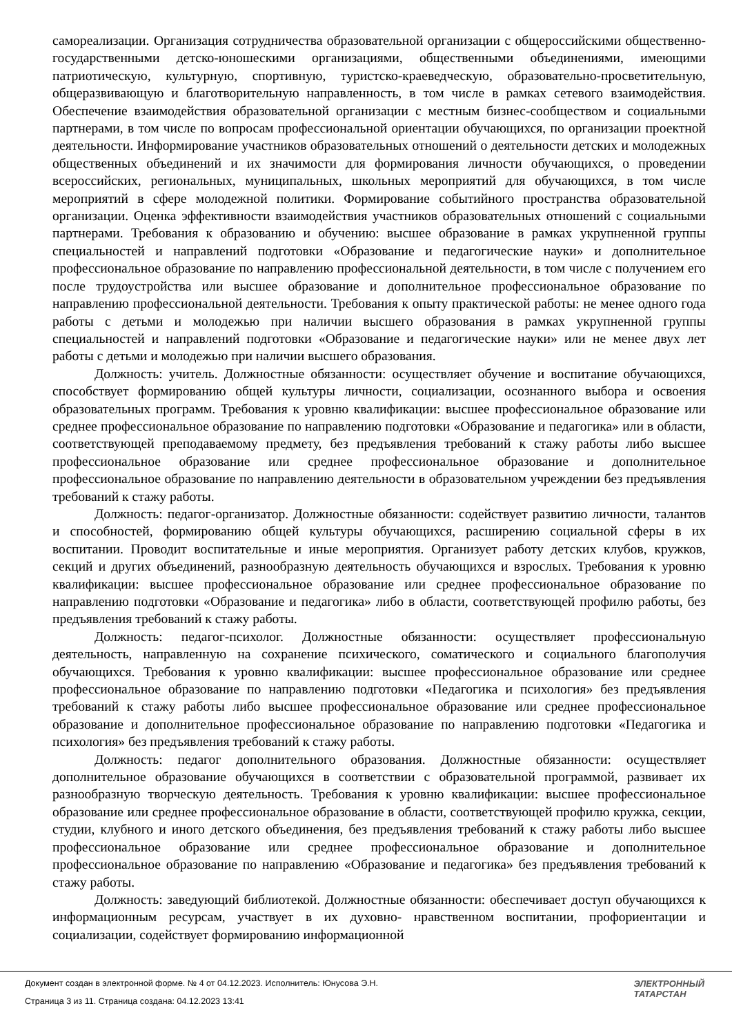самореализации. Организация сотрудничества образовательной организации с общероссийскими общественно-государственными детско-юношескими организациями, общественными объединениями, имеющими патриотическую, культурную, спортивную, туристско-краеведческую, образовательно-просветительную, общеразвивающую и благотворительную направленность, в том числе в рамках сетевого взаимодействия. Обеспечение взаимодействия образовательной организации с местным бизнес-сообществом и социальными партнерами, в том числе по вопросам профессиональной ориентации обучающихся, по организации проектной деятельности. Информирование участников образовательных отношений о деятельности детских и молодежных общественных объединений и их значимости для формирования личности обучающихся, о проведении всероссийских, региональных, муниципальных, школьных мероприятий для обучающихся, в том числе мероприятий в сфере молодежной политики. Формирование событийного пространства образовательной организации. Оценка эффективности взаимодействия участников образовательных отношений с социальными партнерами. Требования к образованию и обучению: высшее образование в рамках укрупненной группы специальностей и направлений подготовки «Образование и педагогические науки» и дополнительное профессиональное образование по направлению профессиональной деятельности, в том числе с получением его после трудоустройства или высшее образование и дополнительное профессиональное образование по направлению профессиональной деятельности. Требования к опыту практической работы: не менее одного года работы с детьми и молодежью при наличии высшего образования в рамках укрупненной группы специальностей и направлений подготовки «Образование и педагогические науки» или не менее двух лет работы с детьми и молодежью при наличии высшего образования.
Должность: учитель. Должностные обязанности: осуществляет обучение и воспитание обучающихся, способствует формированию общей культуры личности, социализации, осознанного выбора и освоения образовательных программ. Требования к уровню квалификации: высшее профессиональное образование или среднее профессиональное образование по направлению подготовки «Образование и педагогика» или в области, соответствующей преподаваемому предмету, без предъявления требований к стажу работы либо высшее профессиональное образование или среднее профессиональное образование и дополнительное профессиональное образование по направлению деятельности в образовательном учреждении без предъявления требований к стажу работы.
Должность: педагог-организатор. Должностные обязанности: содействует развитию личности, талантов и способностей, формированию общей культуры обучающихся, расширению социальной сферы в их воспитании. Проводит воспитательные и иные мероприятия. Организует работу детских клубов, кружков, секций и других объединений, разнообразную деятельность обучающихся и взрослых. Требования к уровню квалификации: высшее профессиональное образование или среднее профессиональное образование по направлению подготовки «Образование и педагогика» либо в области, соответствующей профилю работы, без предъявления требований к стажу работы.
Должность: педагог-психолог. Должностные обязанности: осуществляет профессиональную деятельность, направленную на сохранение психического, соматического и социального благополучия обучающихся. Требования к уровню квалификации: высшее профессиональное образование или среднее профессиональное образование по направлению подготовки «Педагогика и психология» без предъявления требований к стажу работы либо высшее профессиональное образование или среднее профессиональное образование и дополнительное профессиональное образование по направлению подготовки «Педагогика и психология» без предъявления требований к стажу работы.
Должность: педагог дополнительного образования. Должностные обязанности: осуществляет дополнительное образование обучающихся в соответствии с образовательной программой, развивает их разнообразную творческую деятельность. Требования к уровню квалификации: высшее профессиональное образование или среднее профессиональное образование в области, соответствующей профилю кружка, секции, студии, клубного и иного детского объединения, без предъявления требований к стажу работы либо высшее профессиональное образование или среднее профессиональное образование и дополнительное профессиональное образование по направлению «Образование и педагогика» без предъявления требований к стажу работы.
Должность: заведующий библиотекой. Должностные обязанности: обеспечивает доступ обучающихся к информационным ресурсам, участвует в их духовно- нравственном воспитании, профориентации и социализации, содействует формированию информационной
Документ создан в электронной форме. № 4 от 04.12.2023. Исполнитель: Юнусова Э.Н.
Страница 3 из 11. Страница создана: 04.12.2023 13:41
ЭЛЕКТРОННЫЙ
ТАТАРСТАН